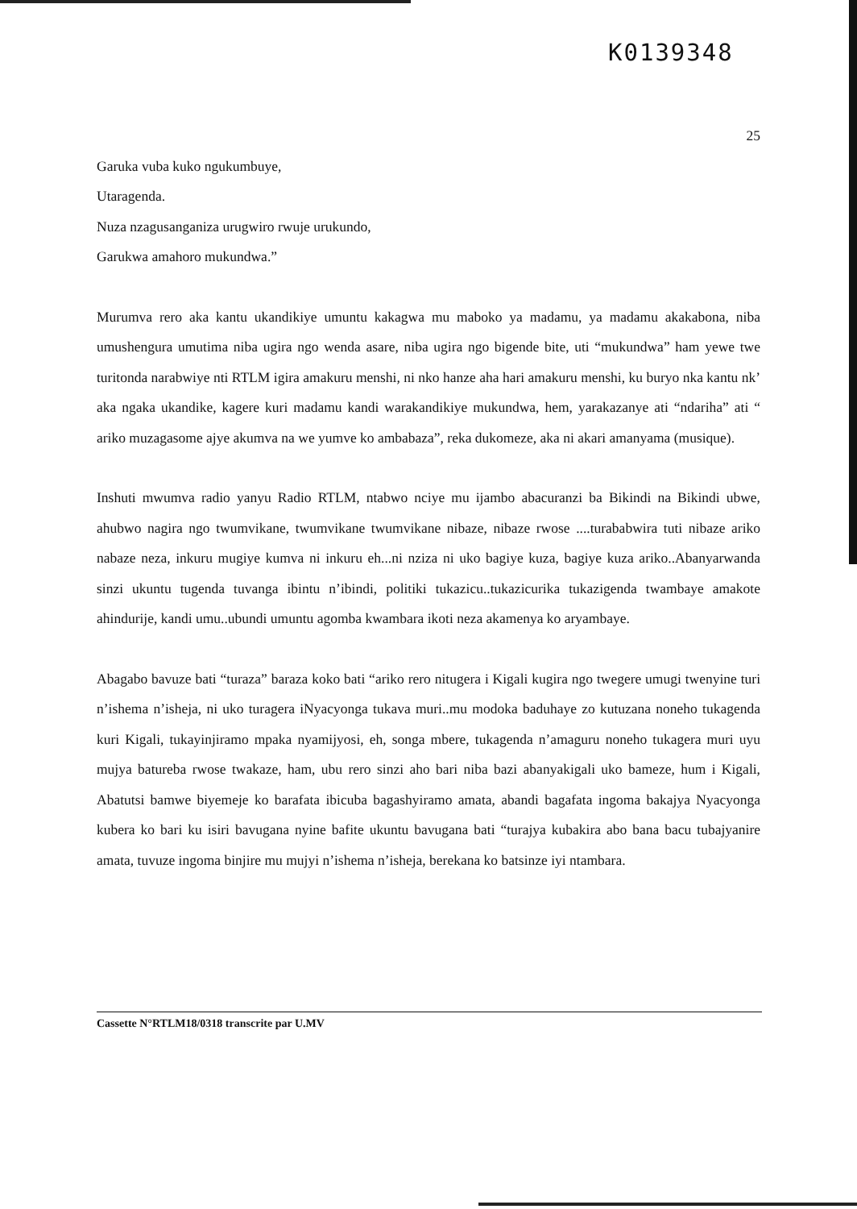K0139348
25
Garuka vuba kuko ngukumbuye,
Utaragenda.
Nuza nzagusanganiza urugwiro rwuje urukundo,
Garukwa amahoro mukundwa.”
Murumva rero aka kantu ukandikiye umuntu kakagwa mu maboko ya madamu, ya madamu akakabona, niba umushengura umutima niba ugira ngo wenda asare, niba ugira ngo bigende bite, uti “mukundwa” ham yewe twe turitonda narabwiye nti RTLM igira amakuru menshi, ni nko hanze aha hari amakuru menshi, ku buryo nka kantu nk’ aka ngaka ukandike, kagere kuri madamu kandi warakandikiye mukundwa, hem, yarakazanye ati “ndariha” ati “ ariko muzagasome ajye akumva na we yumve ko ambabaza”, reka dukomeze, aka ni akari amanyama (musique).
Inshuti mwumva radio yanyu Radio RTLM, ntabwo nciye mu ijambo abacuranzi ba Bikindi na Bikindi ubwe, ahubwo nagira ngo twumvikane, twumvikane twumvikane nibaze, nibaze rwose ....turababwira tuti nibaze ariko nabaze neza, inkuru mugiye kumva ni inkuru eh...ni nziza ni uko bagiye kuza, bagiye kuza ariko..Abanyarwanda sinzi ukuntu tugenda tuvanga ibintu n’ibindi, politiki tukazicu..tukazicurika tukazigenda twambaye amakote ahindurije, kandi umu..ubundi umuntu agomba kwambara ikoti neza akamenya ko aryambaye.
Abagabo bavuze bati “turaza” baraza koko bati “ariko rero nitugera i Kigali kugira ngo twegere umugi twenyine turi n’ishema n’isheja, ni uko turagera iNyacyonga tukava muri..mu modoka baduhaye zo kutuzana noneho tukagenda kuri Kigali, tukayinjiramo mpaka nyamijyosi, eh, songa mbere, tukagenda n’amaguru noneho tukagera muri uyu mujya batureba rwose twakaze, ham, ubu rero sinzi aho bari niba bazi abanyakigali uko bameze, hum i Kigali, Abatutsi bamwe biyemeje ko barafata ibicuba bagashyiramo amata, abandi bagafata ingoma bakajya Nyacyonga kubera ko bari ku isiri bavugana nyine bafite ukuntu bavugana bati “turajya kubakira abo bana bacu tubajyanire amata, tuvuze ingoma binjire mu mujyi n’ishema n’isheja, berekana ko batsinze iyi ntambara.
Cassette N°RTLM18/0318 transcrite par U.MV